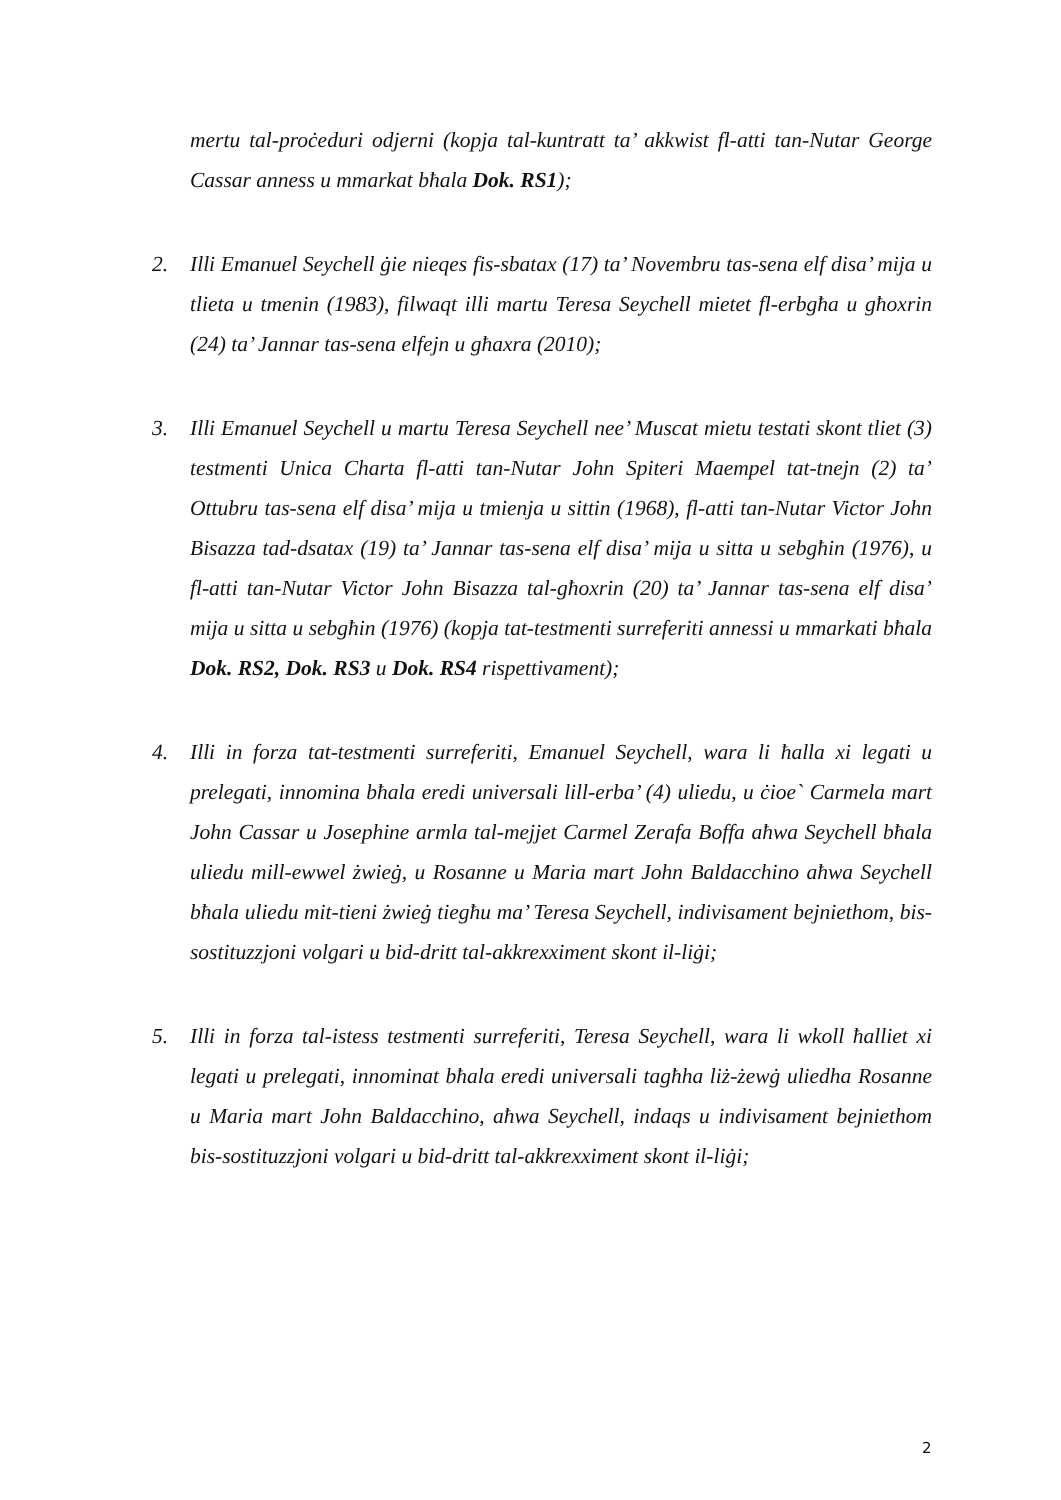mertu tal-proċeduri odjerni (kopja tal-kuntratt ta’ akkwist fl-atti tan-Nutar George Cassar anness u mmarkat bħala Dok. RS1);
2. Illi Emanuel Seychell ġie nieqes fis-sbatax (17) ta’ Novembru tas-sena elf disa’ mija u tlieta u tmenin (1983), filwaqt illi martu Teresa Seychell mietet fl-erbgħa u għoxrin (24) ta’ Jannar tas-sena elfejn u għaxra (2010);
3. Illi Emanuel Seychell u martu Teresa Seychell nee’ Muscat mietu testati skont tliet (3) testmenti Unica Charta fl-atti tan-Nutar John Spiteri Maempel tat-tnejn (2) ta’ Ottubru tas-sena elf disa’ mija u tmienja u sittin (1968), fl-atti tan-Nutar Victor John Bisazza tad-dsatax (19) ta’ Jannar tas-sena elf disa’ mija u sitta u sebgħin (1976), u fl-atti tan-Nutar Victor John Bisazza tal-għoxrin (20) ta’ Jannar tas-sena elf disa’ mija u sitta u sebgħin (1976) (kopja tat-testmenti surreferiti annessi u mmarkati bħala Dok. RS2, Dok. RS3 u Dok. RS4 rispettivament);
4. Illi in forza tat-testmenti surreferiti, Emanuel Seychell, wara li ħalla xi legati u prelegati, innomina bħala eredi universali lill-erba’ (4) uliedu, u ċioe` Carmela mart John Cassar u Josephine armla tal-mejjet Carmel Zerafa Boffa aħwa Seychell bħala uliedu mill-ewwel żwieġ, u Rosanne u Maria mart John Baldacchino aħwa Seychell bħala uliedu mit-tieni żwieġ tiegħu ma’ Teresa Seychell, indivisament bejniethom, bis-sostituzzjoni volgari u bid-dritt tal-akkrexximent skont il-liġi;
5. Illi in forza tal-istess testmenti surreferiti, Teresa Seychell, wara li wkoll ħalliet xi legati u prelegati, innominat bħala eredi universali tagħha liż-żewġ uliedha Rosanne u Maria mart John Baldacchino, aħwa Seychell, indaqs u indivisament bejniethom bis-sostituzzjoni volgari u bid-dritt tal-akkrexximent skont il-liġi;
2